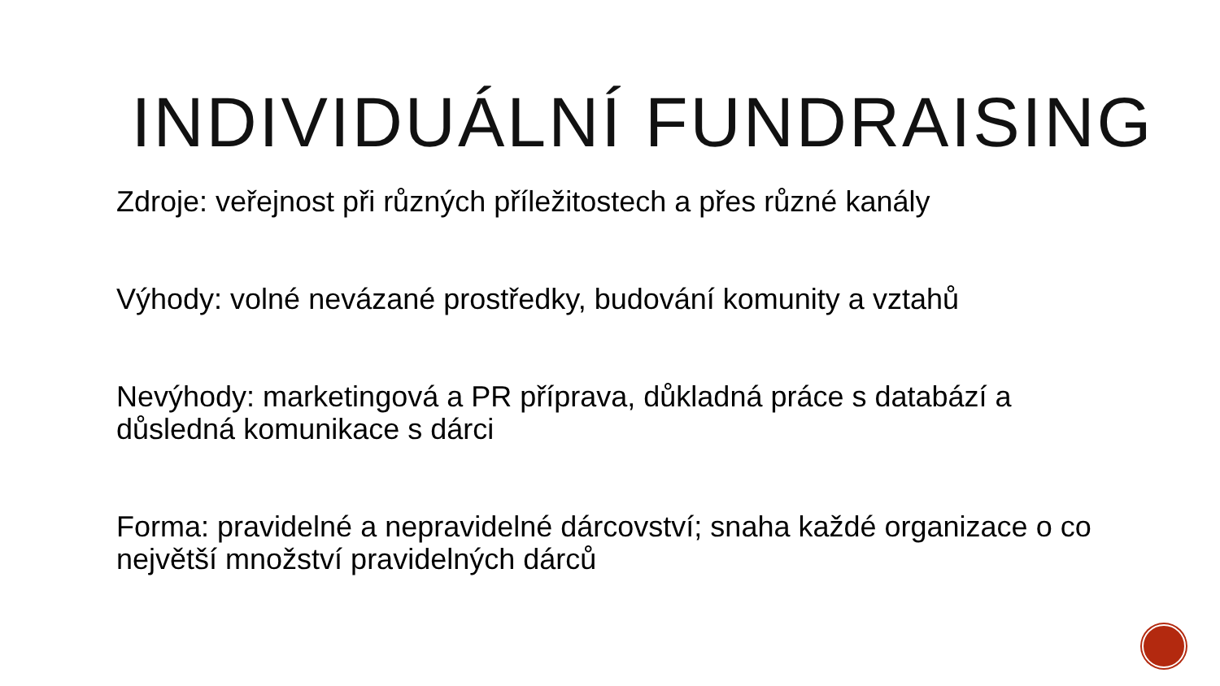INDIVIDUÁLNÍ FUNDRAISING
Zdroje: veřejnost při různých příležitostech a přes různé kanály
Výhody: volné nevázané prostředky, budování komunity a vztahů
Nevýhody: marketingová a PR příprava, důkladná práce s databází a důsledná komunikace s dárci
Forma: pravidelné a nepravidelné dárcovství; snaha každé organizace o co největší množství pravidelných dárců